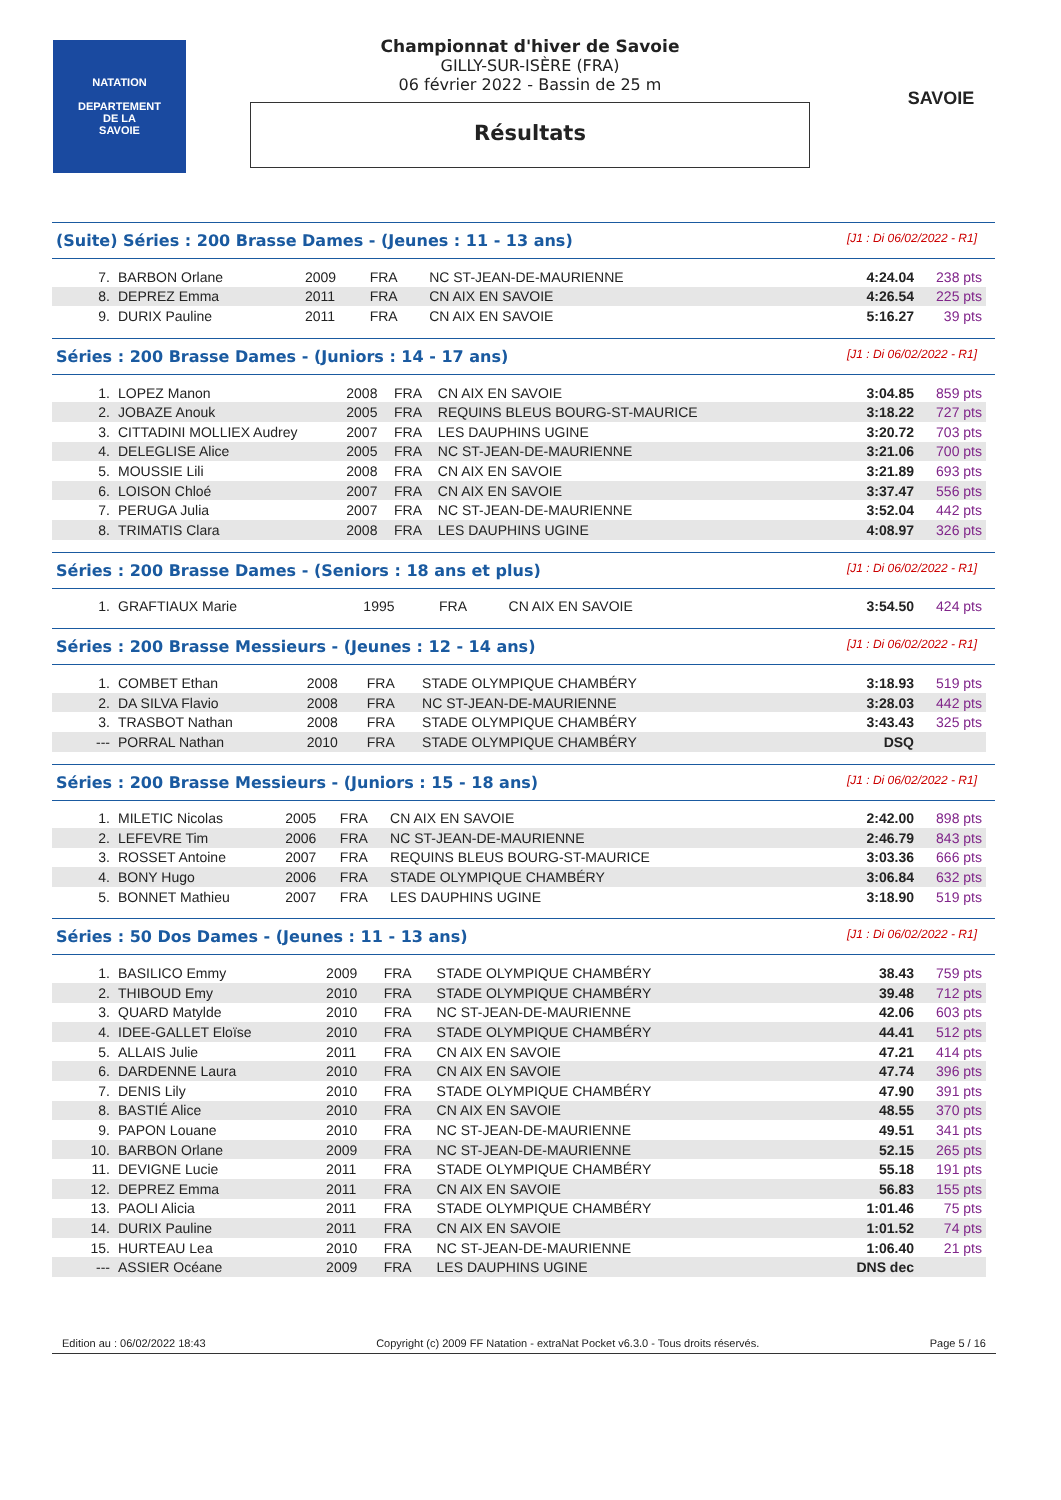NATATION
DEPARTEMENT
DE LA
SAVOIE
Championnat d'hiver de Savoie
GILLY-SUR-ISÈRE (FRA)
06 février 2022 - Bassin de 25 m
Résultats
SAVOIE
(Suite) Séries : 200 Brasse Dames - (Jeunes : 11 - 13 ans) [J1 : Di 06/02/2022 - R1]
| 7. | BARBON Orlane | 2009 | FRA | NC ST-JEAN-DE-MAURIENNE | 4:24.04 | 238 pts |
| 8. | DEPREZ Emma | 2011 | FRA | CN AIX EN SAVOIE | 4:26.54 | 225 pts |
| 9. | DURIX Pauline | 2011 | FRA | CN AIX EN SAVOIE | 5:16.27 | 39 pts |
Séries : 200 Brasse Dames - (Juniors : 14 - 17 ans) [J1 : Di 06/02/2022 - R1]
| 1. | LOPEZ Manon | 2008 | FRA | CN AIX EN SAVOIE | 3:04.85 | 859 pts |
| 2. | JOBAZE Anouk | 2005 | FRA | REQUINS BLEUS BOURG-ST-MAURICE | 3:18.22 | 727 pts |
| 3. | CITTADINI MOLLIEX Audrey | 2007 | FRA | LES DAUPHINS UGINE | 3:20.72 | 703 pts |
| 4. | DELEGLISE Alice | 2005 | FRA | NC ST-JEAN-DE-MAURIENNE | 3:21.06 | 700 pts |
| 5. | MOUSSIE Lili | 2008 | FRA | CN AIX EN SAVOIE | 3:21.89 | 693 pts |
| 6. | LOISON Chloé | 2007 | FRA | CN AIX EN SAVOIE | 3:37.47 | 556 pts |
| 7. | PERUGA Julia | 2007 | FRA | NC ST-JEAN-DE-MAURIENNE | 3:52.04 | 442 pts |
| 8. | TRIMATIS Clara | 2008 | FRA | LES DAUPHINS UGINE | 4:08.97 | 326 pts |
Séries : 200 Brasse Dames - (Seniors : 18 ans et plus) [J1 : Di 06/02/2022 - R1]
| 1. | GRAFTIAUX Marie | 1995 | FRA | CN AIX EN SAVOIE | 3:54.50 | 424 pts |
Séries : 200 Brasse Messieurs - (Jeunes : 12 - 14 ans) [J1 : Di 06/02/2022 - R1]
| 1. | COMBET Ethan | 2008 | FRA | STADE OLYMPIQUE CHAMBÉRY | 3:18.93 | 519 pts |
| 2. | DA SILVA Flavio | 2008 | FRA | NC ST-JEAN-DE-MAURIENNE | 3:28.03 | 442 pts |
| 3. | TRASBOT Nathan | 2008 | FRA | STADE OLYMPIQUE CHAMBÉRY | 3:43.43 | 325 pts |
| --- | PORRAL Nathan | 2010 | FRA | STADE OLYMPIQUE CHAMBÉRY | DSQ | |
Séries : 200 Brasse Messieurs - (Juniors : 15 - 18 ans) [J1 : Di 06/02/2022 - R1]
| 1. | MILETIC Nicolas | 2005 | FRA | CN AIX EN SAVOIE | 2:42.00 | 898 pts |
| 2. | LEFEVRE Tim | 2006 | FRA | NC ST-JEAN-DE-MAURIENNE | 2:46.79 | 843 pts |
| 3. | ROSSET Antoine | 2007 | FRA | REQUINS BLEUS BOURG-ST-MAURICE | 3:03.36 | 666 pts |
| 4. | BONY Hugo | 2006 | FRA | STADE OLYMPIQUE CHAMBÉRY | 3:06.84 | 632 pts |
| 5. | BONNET Mathieu | 2007 | FRA | LES DAUPHINS UGINE | 3:18.90 | 519 pts |
Séries : 50 Dos Dames - (Jeunes : 11 - 13 ans) [J1 : Di 06/02/2022 - R1]
| 1. | BASILICO Emmy | 2009 | FRA | STADE OLYMPIQUE CHAMBÉRY | 38.43 | 759 pts |
| 2. | THIBOUD Emy | 2010 | FRA | STADE OLYMPIQUE CHAMBÉRY | 39.48 | 712 pts |
| 3. | QUARD Matylde | 2010 | FRA | NC ST-JEAN-DE-MAURIENNE | 42.06 | 603 pts |
| 4. | IDEE-GALLET Eloïse | 2010 | FRA | STADE OLYMPIQUE CHAMBÉRY | 44.41 | 512 pts |
| 5. | ALLAIS Julie | 2011 | FRA | CN AIX EN SAVOIE | 47.21 | 414 pts |
| 6. | DARDENNE Laura | 2010 | FRA | CN AIX EN SAVOIE | 47.74 | 396 pts |
| 7. | DENIS Lily | 2010 | FRA | STADE OLYMPIQUE CHAMBÉRY | 47.90 | 391 pts |
| 8. | BASTIÉ Alice | 2010 | FRA | CN AIX EN SAVOIE | 48.55 | 370 pts |
| 9. | PAPON Louane | 2010 | FRA | NC ST-JEAN-DE-MAURIENNE | 49.51 | 341 pts |
| 10. | BARBON Orlane | 2009 | FRA | NC ST-JEAN-DE-MAURIENNE | 52.15 | 265 pts |
| 11. | DEVIGNE Lucie | 2011 | FRA | STADE OLYMPIQUE CHAMBÉRY | 55.18 | 191 pts |
| 12. | DEPREZ Emma | 2011 | FRA | CN AIX EN SAVOIE | 56.83 | 155 pts |
| 13. | PAOLI Alicia | 2011 | FRA | STADE OLYMPIQUE CHAMBÉRY | 1:01.46 | 75 pts |
| 14. | DURIX Pauline | 2011 | FRA | CN AIX EN SAVOIE | 1:01.52 | 74 pts |
| 15. | HURTEAU Lea | 2010 | FRA | NC ST-JEAN-DE-MAURIENNE | 1:06.40 | 21 pts |
| --- | ASSIER Océane | 2009 | FRA | LES DAUPHINS UGINE | DNS dec | |
Edition au : 06/02/2022 18:43 Copyright (c) 2009 FF Natation - extraNat Pocket v6.3.0 - Tous droits réservés. Page 5 / 16